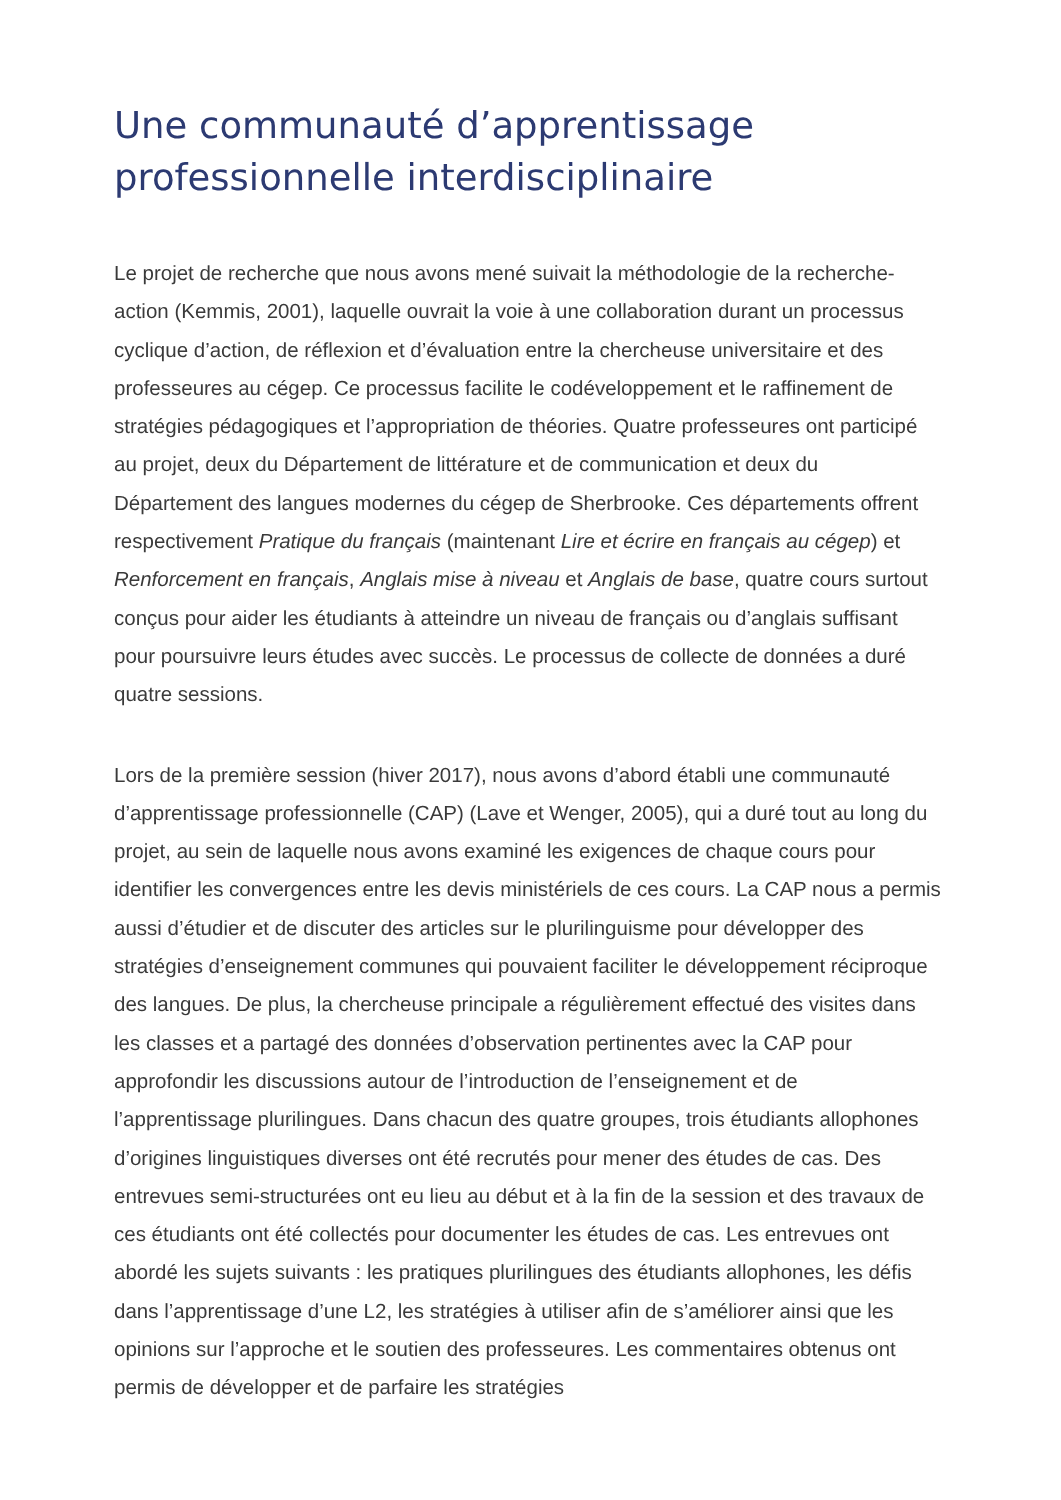Une communauté d’apprentissage professionnelle interdisciplinaire
Le projet de recherche que nous avons mené suivait la méthodologie de la recherche-action (Kemmis, 2001), laquelle ouvrait la voie à une collaboration durant un processus cyclique d’action, de réflexion et d’évaluation entre la chercheuse universitaire et des professeures au cégep. Ce processus facilite le codéveloppement et le raffinement de stratégies pédagogiques et l’appropriation de théories. Quatre professeures ont participé au projet, deux du Département de littérature et de communication et deux du Département des langues modernes du cégep de Sherbrooke. Ces départements offrent respectivement Pratique du français (maintenant Lire et écrire en français au cégep) et Renforcement en français, Anglais mise à niveau et Anglais de base, quatre cours surtout conçus pour aider les étudiants à atteindre un niveau de français ou d’anglais suffisant pour poursuivre leurs études avec succès. Le processus de collecte de données a duré quatre sessions.
Lors de la première session (hiver 2017), nous avons d’abord établi une communauté d’apprentissage professionnelle (CAP) (Lave et Wenger, 2005), qui a duré tout au long du projet, au sein de laquelle nous avons examiné les exigences de chaque cours pour identifier les convergences entre les devis ministériels de ces cours. La CAP nous a permis aussi d’étudier et de discuter des articles sur le plurilinguisme pour développer des stratégies d’enseignement communes qui pouvaient faciliter le développement réciproque des langues. De plus, la chercheuse principale a régulièrement effectué des visites dans les classes et a partagé des données d’observation pertinentes avec la CAP pour approfondir les discussions autour de l’introduction de l’enseignement et de l’apprentissage plurilingues. Dans chacun des quatre groupes, trois étudiants allophones d’origines linguistiques diverses ont été recrutés pour mener des études de cas. Des entrevues semi-structurées ont eu lieu au début et à la fin de la session et des travaux de ces étudiants ont été collectés pour documenter les études de cas. Les entrevues ont abordé les sujets suivants : les pratiques plurilingues des étudiants allophones, les défis dans l’apprentissage d’une L2, les stratégies à utiliser afin de s’améliorer ainsi que les opinions sur l’approche et le soutien des professeures. Les commentaires obtenus ont permis de développer et de parfaire les stratégies